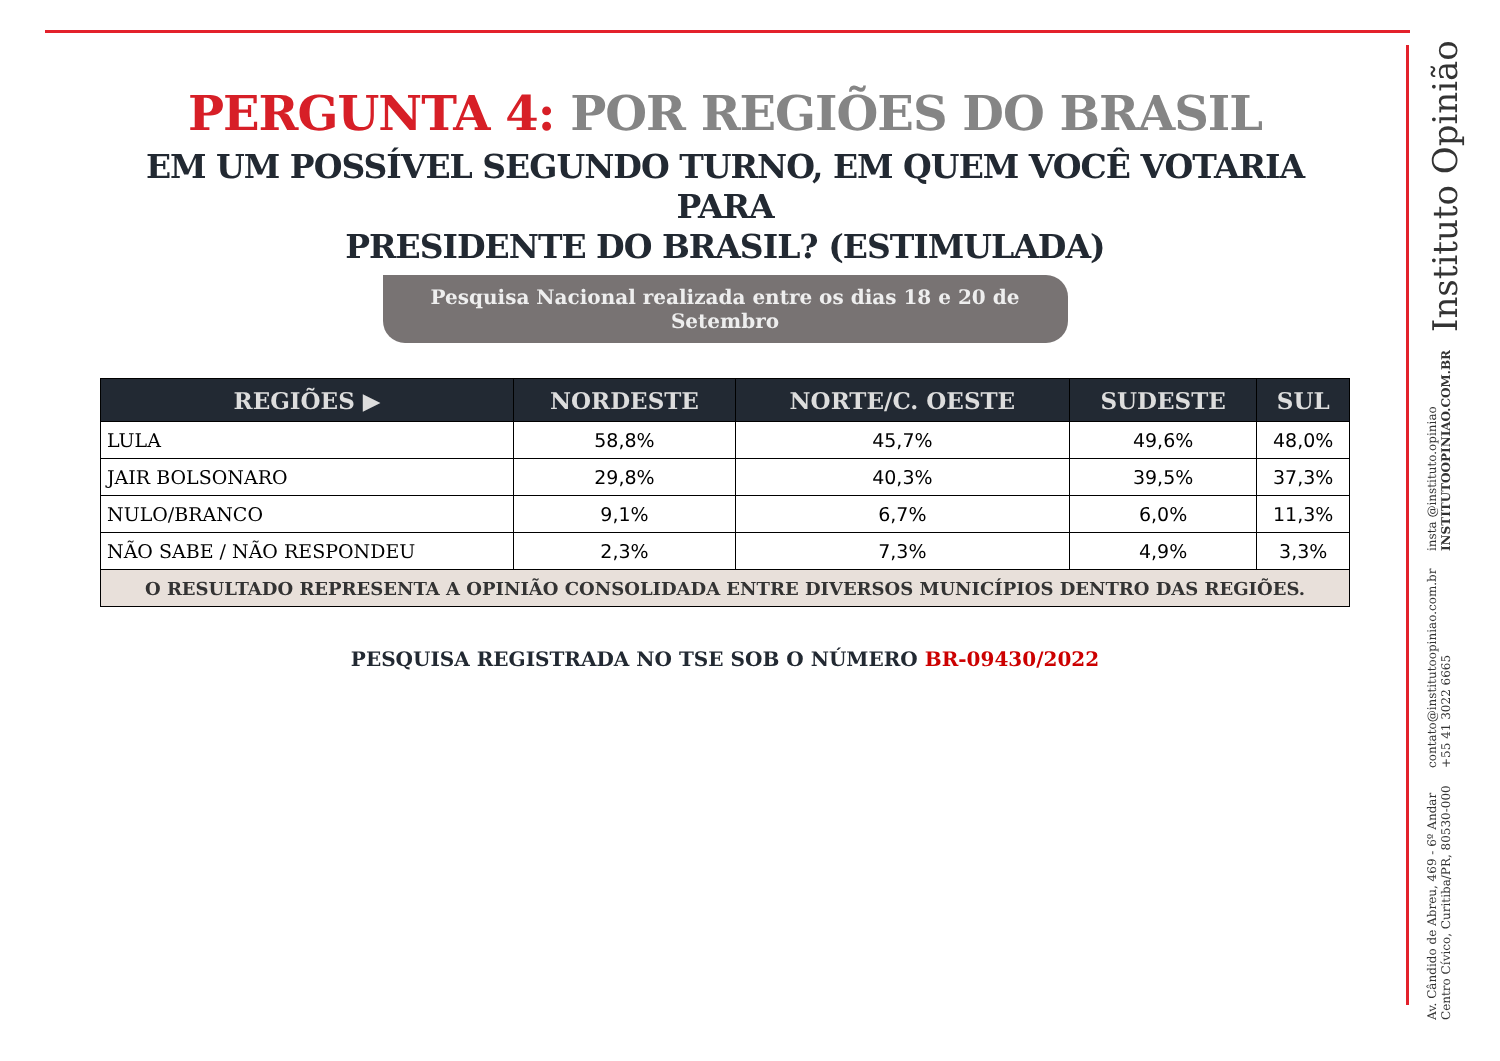PERGUNTA 4: POR REGIÕES DO BRASIL
EM UM POSSÍVEL SEGUNDO TURNO, EM QUEM VOCÊ VOTARIA PARA
PRESIDENTE DO BRASIL? (ESTIMULADA)
Pesquisa Nacional realizada entre os dias 18 e 20 de Setembro
| REGIÕES ▶ | NORDESTE | NORTE/C. OESTE | SUDESTE | SUL |
| --- | --- | --- | --- | --- |
| LULA | 58,8% | 45,7% | 49,6% | 48,0% |
| JAIR BOLSONARO | 29,8% | 40,3% | 39,5% | 37,3% |
| NULO/BRANCO | 9,1% | 6,7% | 6,0% | 11,3% |
| NÃO SABE / NÃO RESPONDEU | 2,3% | 7,3% | 4,9% | 3,3% |
| O RESULTADO REPRESENTA A OPINIÃO CONSOLIDADA ENTRE DIVERSOS MUNICÍPIOS DENTRO DAS REGIÕES. | | | | |
PESQUISA REGISTRADA NO TSE SOB O NÚMERO BR-09430/2022
Av. Cândido de Abreu, 469 - 6º Andar
Centro Cívico, Curitiba/PR, 80530-000
contato@institutoopiniao.com.br
+55 41 3022 6665
insta @instituto.opiniao
INSTITUTOOPINIAO.COM.BR
Instituto Opinião